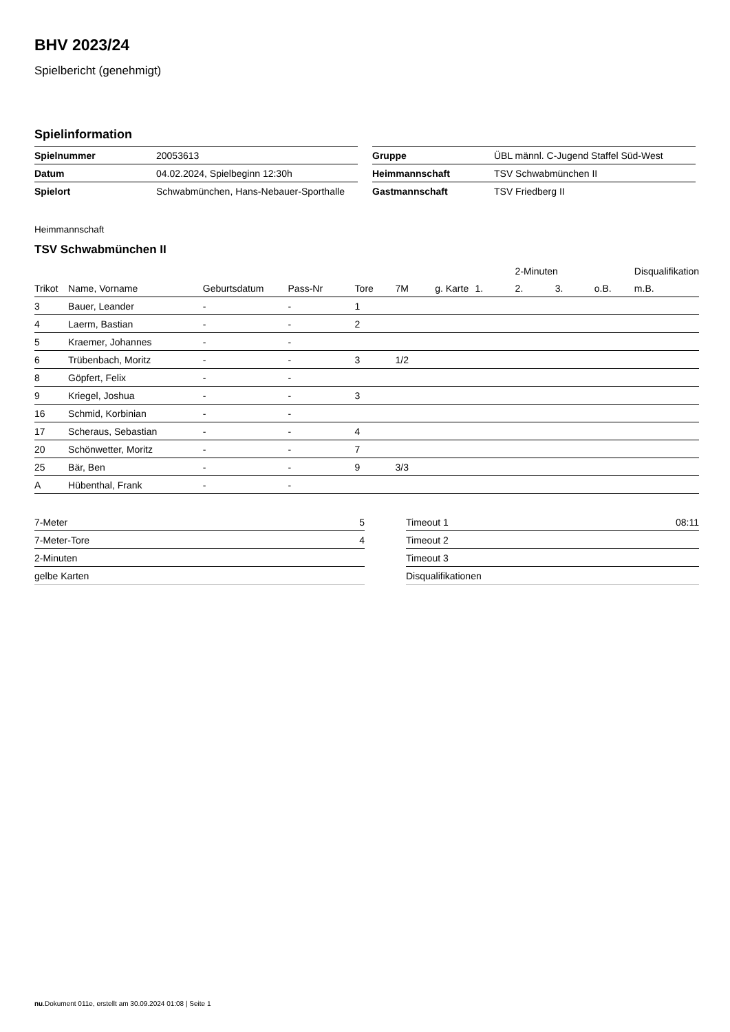BHV 2023/24
Spielbericht (genehmigt)
Spielinformation
| Spielnummer | 20053613 |
| Datum | 04.02.2024, Spielbeginn 12:30h |
| Spielort | Schwabmünchen, Hans-Nebauer-Sporthalle |
| Gruppe | ÜBL männl. C-Jugend Staffel Süd-West |
| Heimmannschaft | TSV Schwabmünchen II |
| Gastmannschaft | TSV Friedberg II |
Heimmannschaft
TSV Schwabmünchen II
| | | | | | | | | 2-Minuten | | | Disqualifikation |
| --- | --- | --- | --- | --- | --- | --- | --- | --- | --- | --- | --- |
| Trikot | Name, Vorname | Geburtsdatum | Pass-Nr | Tore | 7M | g. Karte | 1. | 2. | 3. | o.B. | m.B. |
| 3 | Bauer, Leander | - | - | 1 | | | | | | | |
| 4 | Laerm, Bastian | - | - | 2 | | | | | | | |
| 5 | Kraemer, Johannes | - | - | | | | | | | | |
| 6 | Trübenbach, Moritz | - | - | 3 | 1/2 | | | | | | |
| 8 | Göpfert, Felix | - | - | | | | | | | | |
| 9 | Kriegel, Joshua | - | - | 3 | | | | | | | |
| 16 | Schmid, Korbinian | - | - | | | | | | | | |
| 17 | Scheraus, Sebastian | - | - | 4 | | | | | | | |
| 20 | Schönwetter, Moritz | - | - | 7 | | | | | | | |
| 25 | Bär, Ben | - | - | 9 | 3/3 | | | | | | |
| A | Hübenthal, Frank | - | - | | | | | | | | |
| 7-Meter | 5 |
| 7-Meter-Tore | 4 |
| 2-Minuten | |
| gelbe Karten | |
| Timeout 1 | 08:11 |
| Timeout 2 | |
| Timeout 3 | |
| Disqualifikationen | |
nu.Dokument 011e, erstellt am 30.09.2024 01:08 | Seite 1